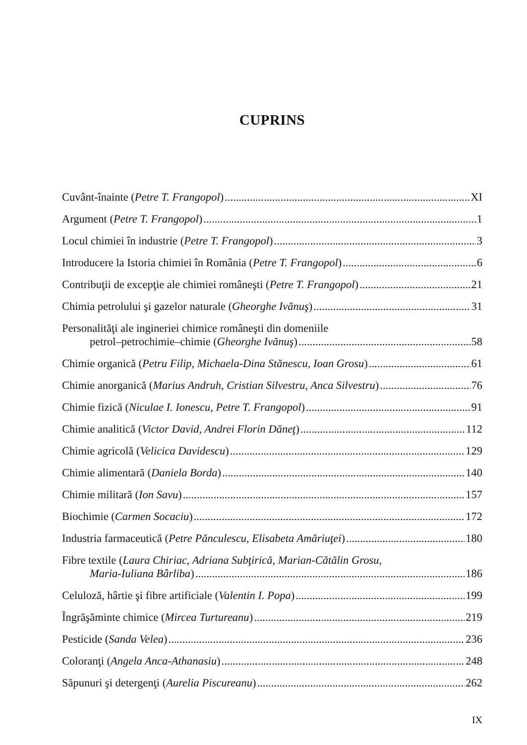CUPRINS
Cuvânt-înainte (Petre T. Frangopol) XI
Argument (Petre T. Frangopol) 1
Locul chimiei în industrie (Petre T. Frangopol) 3
Introducere la Istoria chimiei în România (Petre T. Frangopol) 6
Contribuţii de excepţie ale chimiei româneşti (Petre T. Frangopol) 21
Chimia petrolului şi gazelor naturale (Gheorghe Ivănuş) 31
Personalităţi ale ingineriei chimice româneşti din domeniile
petrol–petrochimie–chimie (Gheorghe Ivănuş) 58
Chimie organică (Petru Filip, Michaela-Dina Stănescu, Ioan Grosu) 61
Chimie anorganică (Marius Andruh, Cristian Silvestru, Anca Silvestru) 76
Chimie fizică (Niculae I. Ionescu, Petre T. Frangopol) 91
Chimie analitică (Victor David, Andrei Florin Dăneţ) 112
Chimie agricolă (Velicica Davidescu) 129
Chimie alimentară (Daniela Borda) 140
Chimie militară (Ion Savu) 157
Biochimie (Carmen Socaciu) 172
Industria farmaceutică (Petre Pănculescu, Elisabeta Amăriuţei) 180
Fibre textile (Laura Chiriac, Adriana Subţirică, Marian-Cătălin Grosu,
Maria-Iuliana Bârliba) 186
Celuloză, hârtie şi fibre artificiale (Valentin I. Popa) 199
Îngrăşăminte chimice (Mircea Turtureanu) 219
Pesticide (Sanda Velea) 236
Coloranţi (Angela Anca-Athanasiu) 248
Săpunuri şi detergenţi (Aurelia Piscureanu) 262
IX